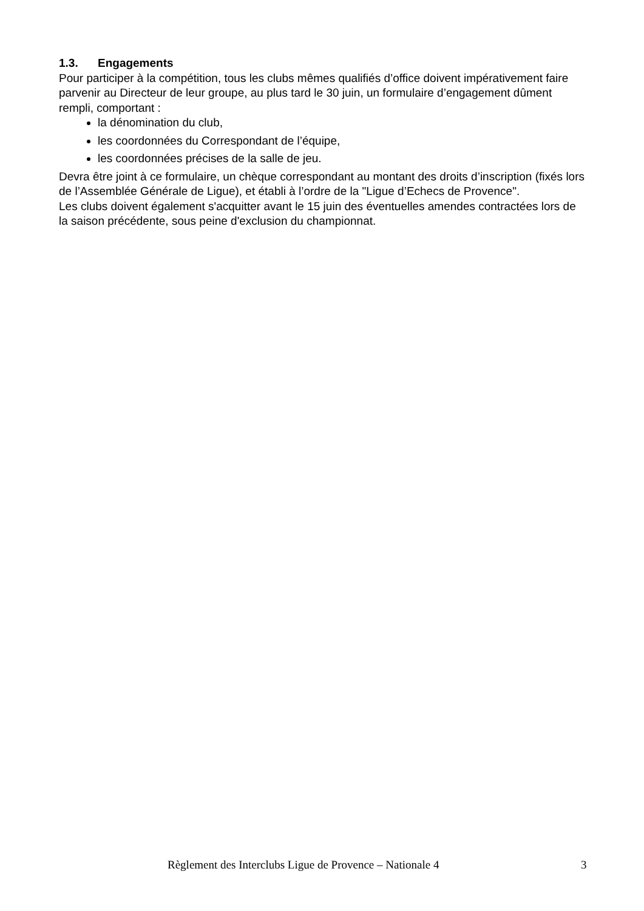1.3. Engagements
Pour participer à la compétition, tous les clubs mêmes qualifiés d’office doivent impérativement faire parvenir au Directeur de leur groupe, au plus tard le 30 juin, un formulaire d’engagement dûment rempli, comportant :
la dénomination du club,
les coordonnées du Correspondant de l’équipe,
les coordonnées précises de la salle de jeu.
Devra être joint à ce formulaire, un chèque correspondant au montant des droits d’inscription (fixés lors de l’Assemblée Générale de Ligue), et établi à l’ordre de la "Ligue d’Echecs de Provence".
Les clubs doivent également s'acquitter avant le 15 juin des éventuelles amendes contractées lors de la saison précédente, sous peine d'exclusion du championnat.
Règlement des Interclubs Ligue de Provence – Nationale 4 3